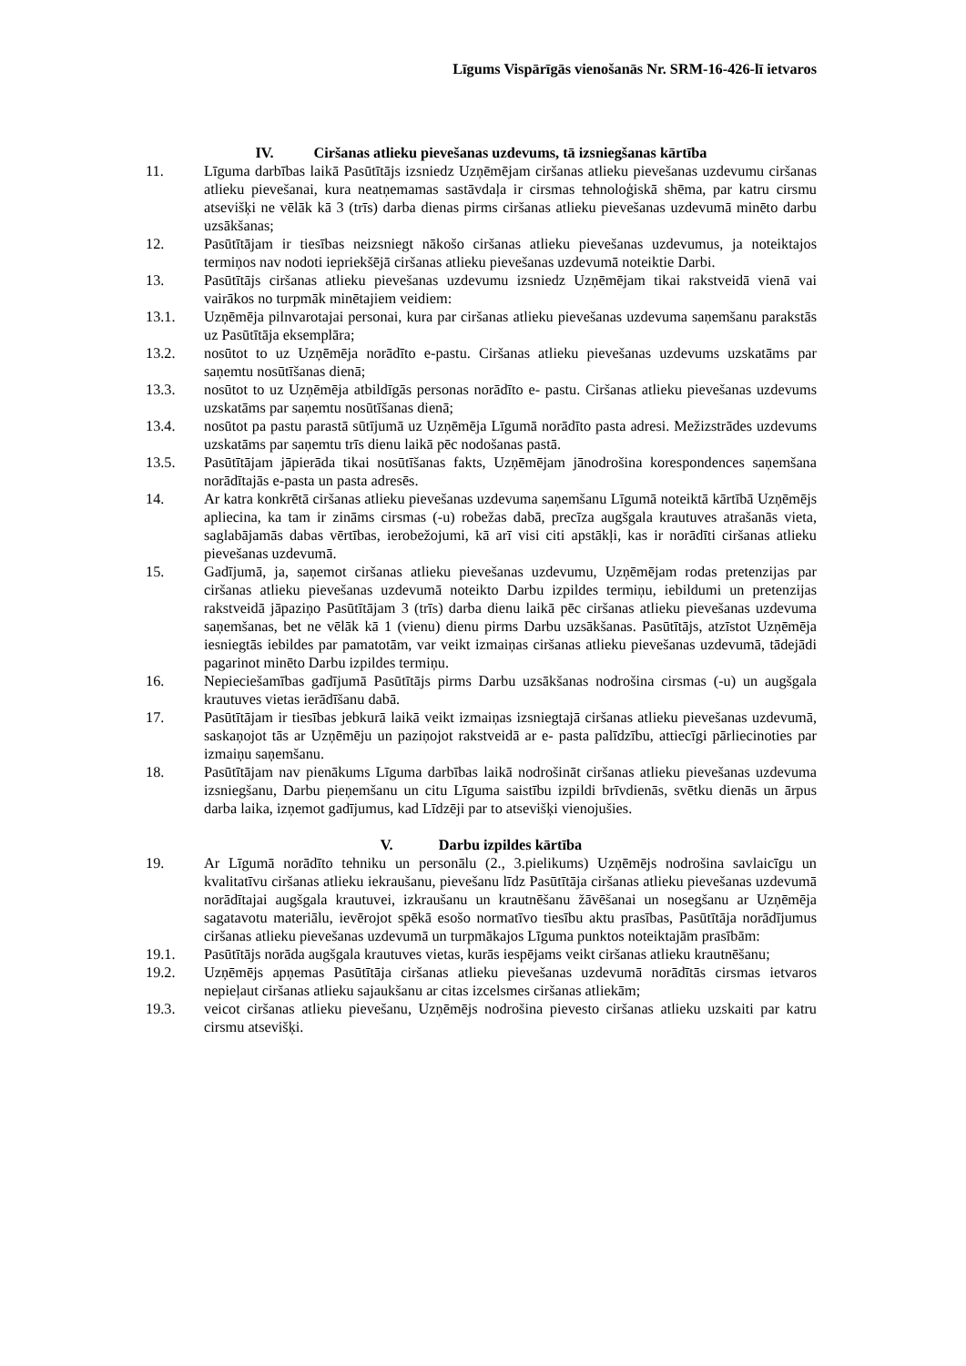Līgums Vispārīgās vienošanās Nr. SRM-16-426-lī ietvaros
IV. Ciršanas atlieku pievešanas uzdevums, tā izsniegšanas kārtība
11. Līguma darbības laikā Pasūtītājs izsniedz Uzņēmējam ciršanas atlieku pievešanas uzdevumu ciršanas atlieku pievešanai, kura neatņemamas sastāvdaļa ir cirsmas tehnoloģiskā shēma, par katru cirsmu atsevišķi ne vēlāk kā 3 (trīs) darba dienas pirms ciršanas atlieku pievešanas uzdevumā minēto darbu uzsākšanas;
12. Pasūtītājam ir tiesības neizsniegt nākošo ciršanas atlieku pievešanas uzdevumus, ja noteiktajos termiņos nav nodoti iepriekšējā ciršanas atlieku pievešanas uzdevumā noteiktie Darbi.
13. Pasūtītājs ciršanas atlieku pievešanas uzdevumu izsniedz Uzņēmējam tikai rakstveidā vienā vai vairākos no turpmāk minētajiem veidiem:
13.1. Uzņēmēja pilnvarotajai personai, kura par ciršanas atlieku pievešanas uzdevuma saņemšanu parakstās uz Pasūtītāja eksemplāra;
13.2. nosūtot to uz Uzņēmēja norādīto e-pastu. Ciršanas atlieku pievešanas uzdevums uzskatāms par saņemtu nosūtīšanas dienā;
13.3. nosūtot to uz Uzņēmēja atbildīgās personas norādīto e- pastu. Ciršanas atlieku pievešanas uzdevums uzskatāms par saņemtu nosūtīšanas dienā;
13.4. nosūtot pa pastu parastā sūtījumā uz Uzņēmēja Līgumā norādīto pasta adresi. Mežizstrādes uzdevums uzskatāms par saņemtu trīs dienu laikā pēc nodošanas pastā.
13.5. Pasūtītājam jāpierāda tikai nosūtīšanas fakts, Uzņēmējam jānodrošina korespondences saņemšana norādītajās e-pasta un pasta adresēs.
14. Ar katra konkrētā ciršanas atlieku pievešanas uzdevuma saņemšanu Līgumā noteiktā kārtībā Uzņēmējs apliecina, ka tam ir zināms cirsmas (-u) robežas dabā, precīza augšgala krautuves atrašanās vieta, saglabājamās dabas vērtības, ierobežojumi, kā arī visi citi apstākļi, kas ir norādīti ciršanas atlieku pievešanas uzdevumā.
15. Gadījumā, ja, saņemot ciršanas atlieku pievešanas uzdevumu, Uzņēmējam rodas pretenzijas par ciršanas atlieku pievešanas uzdevumā noteikto Darbu izpildes termiņu, iebildumi un pretenzijas rakstveidā jāpaziņo Pasūtītājam 3 (trīs) darba dienu laikā pēc ciršanas atlieku pievešanas uzdevuma saņemšanas, bet ne vēlāk kā 1 (vienu) dienu pirms Darbu uzsākšanas. Pasūtītājs, atzīstot Uzņēmēja iesniegtās iebildes par pamatotām, var veikt izmaiņas ciršanas atlieku pievešanas uzdevumā, tādejādi pagarinot minēto Darbu izpildes termiņu.
16. Nepieciešamības gadījumā Pasūtītājs pirms Darbu uzsākšanas nodrošina cirsmas (-u) un augšgala krautuves vietas ierādīšanu dabā.
17. Pasūtītājam ir tiesības jebkurā laikā veikt izmaiņas izsniegtajā ciršanas atlieku pievešanas uzdevumā, saskaņojot tās ar Uzņēmēju un paziņojot rakstveidā ar e- pasta palīdzību, attiecīgi pārliecinoties par izmaiņu saņemšanu.
18. Pasūtītājam nav pienākums Līguma darbības laikā nodrošināt ciršanas atlieku pievešanas uzdevuma izsniegšanu, Darbu pieņemšanu un citu Līguma saistību izpildi brīvdienās, svētku dienās un ārpus darba laika, izņemot gadījumus, kad Līdzēji par to atsevišķi vienojušies.
V. Darbu izpildes kārtība
19. Ar Līgumā norādīto tehniku un personālu (2., 3.pielikums) Uzņēmējs nodrošina savlaicīgu un kvalitatīvu ciršanas atlieku iekraušanu, pievešanu līdz Pasūtītāja ciršanas atlieku pievešanas uzdevumā norādītajai augšgala krautuvei, izkraušanu un krautnēšanu žāvēšanai un nosegšanu ar Uzņēmēja sagatavotu materiālu, ievērojot spēkā esošo normatīvo tiesību aktu prasības, Pasūtītāja norādījumus ciršanas atlieku pievešanas uzdevumā un turpmākajos Līguma punktos noteiktajām prasībām:
19.1. Pasūtītājs norāda augšgala krautuves vietas, kurās iespējams veikt ciršanas atlieku krautnēšanu;
19.2. Uzņēmējs apņemas Pasūtītāja ciršanas atlieku pievešanas uzdevumā norādītās cirsmas ietvaros nepieļaut ciršanas atlieku sajaukšanu ar citas izcelsmes ciršanas atliekām;
19.3. veicot ciršanas atlieku pievešanu, Uzņēmējs nodrošina pievesto ciršanas atlieku uzskaiti par katru cirsmu atsevišķi.